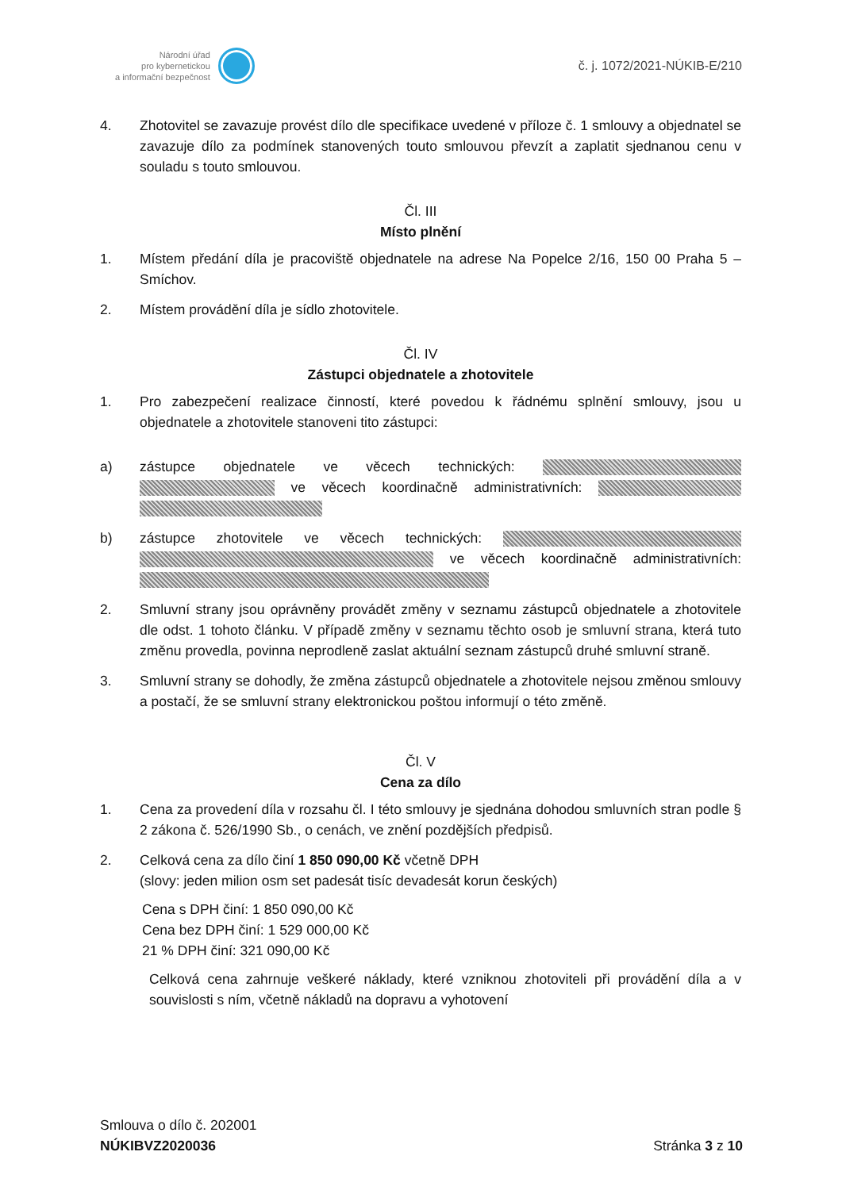Národní úřad
pro kybernetickou
a informační bezpečnost
č. j. 1072/2021-NÚKIB-E/210
4. Zhotovitel se zavazuje provést dílo dle specifikace uvedené v příloze č. 1 smlouvy a objednatel se zavazuje dílo za podmínek stanovených touto smlouvou převzít a zaplatit sjednanou cenu v souladu s touto smlouvou.
Čl. III
Místo plnění
1. Místem předání díla je pracoviště objednatele na adrese Na Popelce 2/16, 150 00 Praha 5 – Smíchov.
2. Místem provádění díla je sídlo zhotovitele.
Čl. IV
Zástupci objednatele a zhotovitele
1. Pro zabezpečení realizace činností, které povedou k řádnému splnění smlouvy, jsou u objednatele a zhotovitele stanoveni tito zástupci:
a) zástupce objednatele ve věcech technických: ve věcech koordinačně administrativních:
b) zástupce zhotovitele ve věcech technických: ve věcech koordinačně administrativních:
2. Smluvní strany jsou oprávněny provádět změny v seznamu zástupců objednatele a zhotovitele dle odst. 1 tohoto článku. V případě změny v seznamu těchto osob je smluvní strana, která tuto změnu provedla, povinna neprodleně zaslat aktuální seznam zástupců druhé smluvní straně.
3. Smluvní strany se dohodly, že změna zástupců objednatele a zhotovitele nejsou změnou smlouvy a postačí, že se smluvní strany elektronickou poštou informují o této změně.
Čl. V
Cena za dílo
1. Cena za provedení díla v rozsahu čl. I této smlouvy je sjednána dohodou smluvních stran podle § 2 zákona č. 526/1990 Sb., o cenách, ve znění pozdějších předpisů.
2. Celková cena za dílo činí 1 850 090,00 Kč včetně DPH
(slovy: jeden milion osm set padesát tisíc devadesát korun českých)
Cena s DPH činí: 1 850 090,00 Kč
Cena bez DPH činí: 1 529 000,00 Kč
21 % DPH činí: 321 090,00 Kč
Celková cena zahrnuje veškeré náklady, které vzniknou zhotoviteli při provádění díla a v souvislosti s ním, včetně nákladů na dopravu a vyhotovení
Smlouva o dílo č. 202001
NÚKIBVZ2020036
Stránka 3 z 10